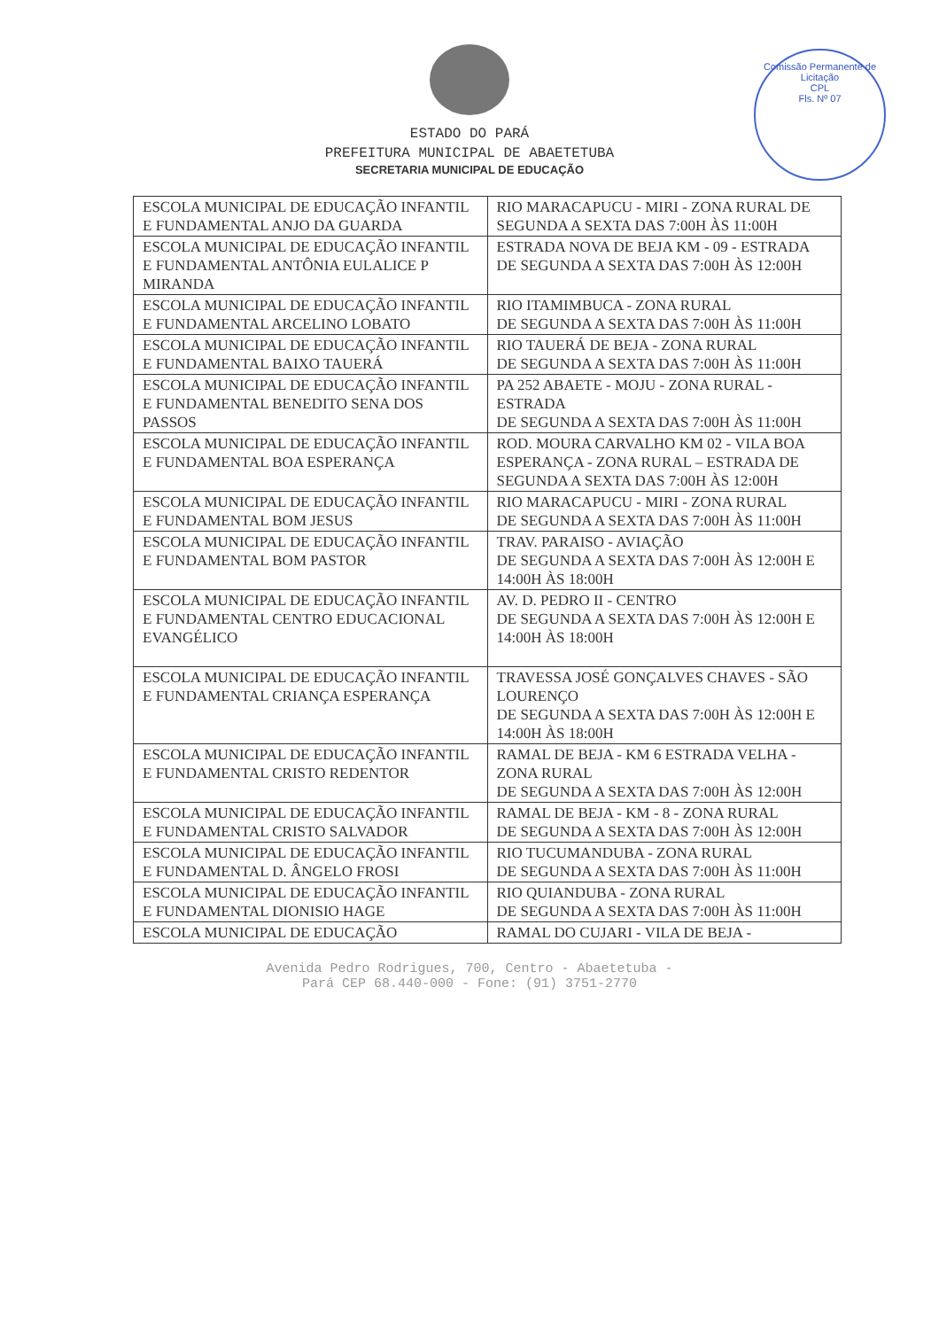Comissão Permanente de Licitação
CPL
Fls. Nº 07
ESTADO DO PARÁ
PREFEITURA MUNICIPAL DE ABAETETUBA
SECRETARIA MUNICIPAL DE EDUCAÇÃO
| ESCOLA MUNICIPAL DE EDUCAÇÃO INFANTIL E FUNDAMENTAL ANJO DA GUARDA | RIO MARACAPUCU - MIRI - ZONA RURAL DE SEGUNDA A SEXTA DAS 7:00H ÀS 11:00H |
| ESCOLA MUNICIPAL DE EDUCAÇÃO INFANTIL E FUNDAMENTAL ANTÔNIA EULALICE P MIRANDA | ESTRADA NOVA DE BEJA KM - 09 - ESTRADA DE SEGUNDA A SEXTA DAS 7:00H ÀS 12:00H |
| ESCOLA MUNICIPAL DE EDUCAÇÃO INFANTIL E FUNDAMENTAL ARCELINO LOBATO | RIO ITAMIMBUCA - ZONA RURAL DE SEGUNDA A SEXTA DAS 7:00H ÀS 11:00H |
| ESCOLA MUNICIPAL DE EDUCAÇÃO INFANTIL E FUNDAMENTAL BAIXO TAUERÁ | RIO TAUERÁ DE BEJA - ZONA RURAL DE SEGUNDA A SEXTA DAS 7:00H ÀS 11:00H |
| ESCOLA MUNICIPAL DE EDUCAÇÃO INFANTIL E FUNDAMENTAL BENEDITO SENA DOS PASSOS | PA 252 ABAETE - MOJU - ZONA RURAL - ESTRADA DE SEGUNDA A SEXTA DAS 7:00H ÀS 11:00H |
| ESCOLA MUNICIPAL DE EDUCAÇÃO INFANTIL E FUNDAMENTAL BOA ESPERANÇA | ROD. MOURA CARVALHO KM 02 - VILA BOA ESPERANÇA - ZONA RURAL – ESTRADA DE SEGUNDA A SEXTA DAS 7:00H ÀS 12:00H |
| ESCOLA MUNICIPAL DE EDUCAÇÃO INFANTIL E FUNDAMENTAL BOM JESUS | RIO MARACAPUCU - MIRI - ZONA RURAL DE SEGUNDA A SEXTA DAS 7:00H ÀS 11:00H |
| ESCOLA MUNICIPAL DE EDUCAÇÃO INFANTIL E FUNDAMENTAL BOM PASTOR | TRAV. PARAISO - AVIAÇÃO DE SEGUNDA A SEXTA DAS 7:00H ÀS 12:00H E 14:00H ÀS 18:00H |
| ESCOLA MUNICIPAL DE EDUCAÇÃO INFANTIL E FUNDAMENTAL CENTRO EDUCACIONAL EVANGÉLICO | AV. D. PEDRO II - CENTRO DE SEGUNDA A SEXTA DAS 7:00H ÀS 12:00H E 14:00H ÀS 18:00H |
| ESCOLA MUNICIPAL DE EDUCAÇÃO INFANTIL E FUNDAMENTAL CRIANÇA ESPERANÇA | TRAVESSA JOSÉ GONÇALVES CHAVES - SÃO LOURENÇO DE SEGUNDA A SEXTA DAS 7:00H ÀS 12:00H E 14:00H ÀS 18:00H |
| ESCOLA MUNICIPAL DE EDUCAÇÃO INFANTIL E FUNDAMENTAL CRISTO REDENTOR | RAMAL DE BEJA - KM 6 ESTRADA VELHA - ZONA RURAL DE SEGUNDA A SEXTA DAS 7:00H ÀS 12:00H |
| ESCOLA MUNICIPAL DE EDUCAÇÃO INFANTIL E FUNDAMENTAL CRISTO SALVADOR | RAMAL DE BEJA - KM - 8 - ZONA RURAL DE SEGUNDA A SEXTA DAS 7:00H ÀS 12:00H |
| ESCOLA MUNICIPAL DE EDUCAÇÃO INFANTIL E FUNDAMENTAL D. ÂNGELO FROSI | RIO TUCUMANDUBA - ZONA RURAL DE SEGUNDA A SEXTA DAS 7:00H ÀS 11:00H |
| ESCOLA MUNICIPAL DE EDUCAÇÃO INFANTIL E FUNDAMENTAL DIONISIO HAGE | RIO QUIANDUBA - ZONA RURAL DE SEGUNDA A SEXTA DAS 7:00H ÀS 11:00H |
| ESCOLA MUNICIPAL DE EDUCAÇÃO | RAMAL DO CUJARI - VILA DE BEJA - |
Avenida Pedro Rodrigues, 700, Centro - Abaetetuba -
Pará CEP 68.440-000 - Fone: (91) 3751-2770